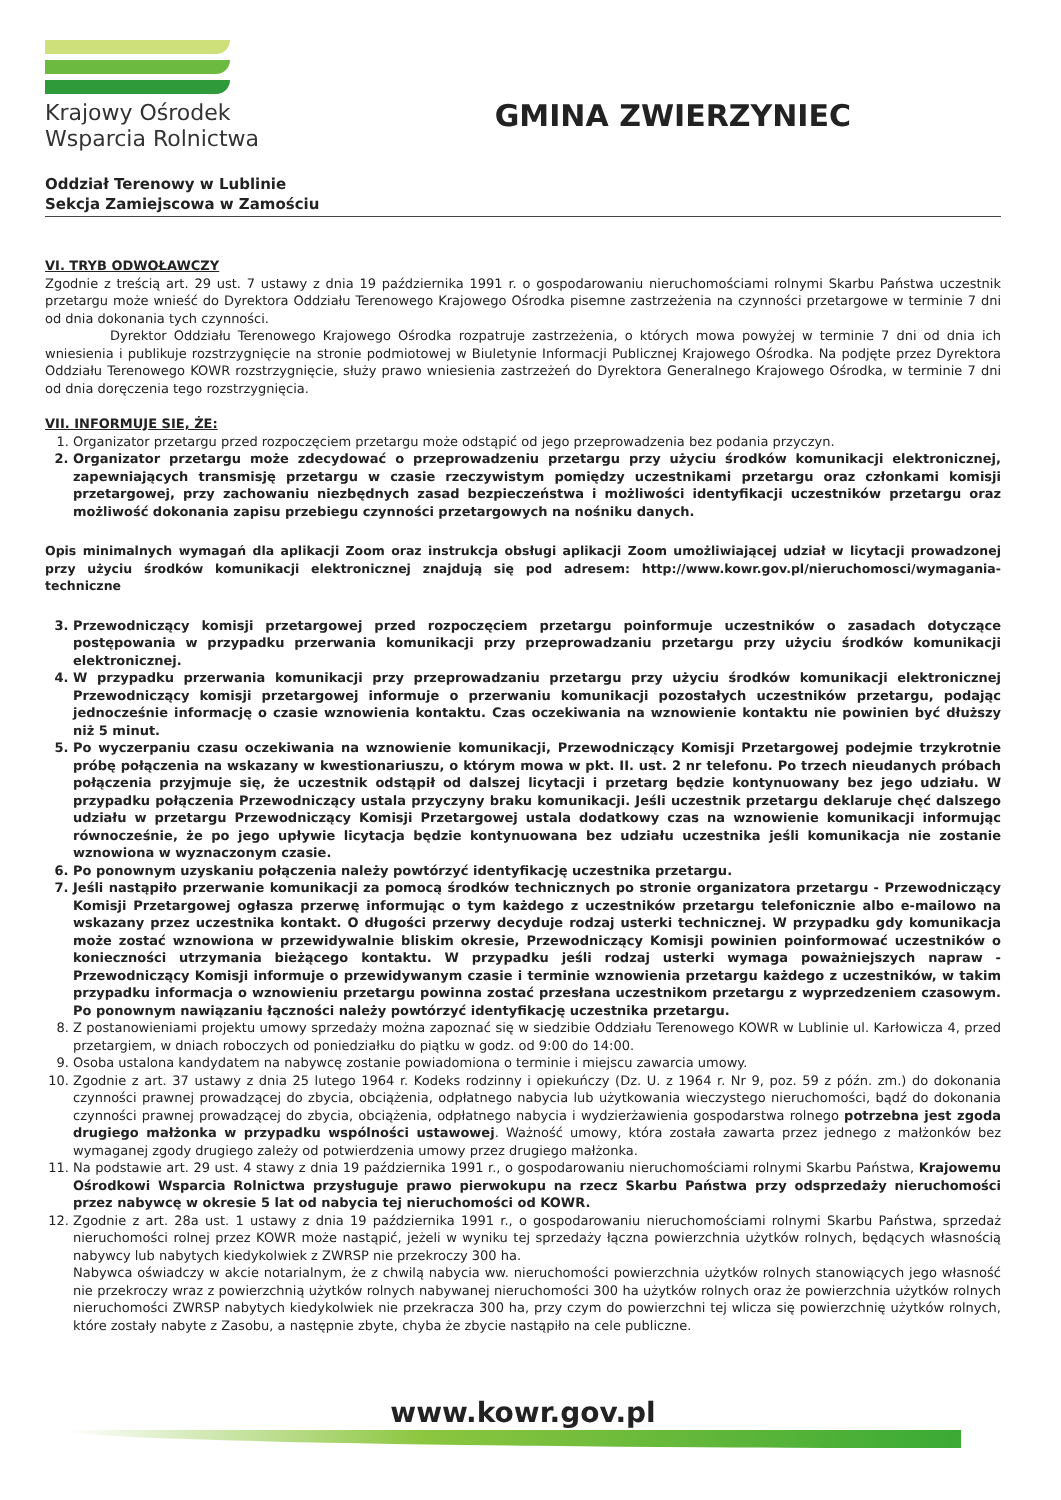Krajowy Ośrodek
Wsparcia Rolnictwa
GMINA ZWIERZYNIEC
Oddział Terenowy w Lublinie
Sekcja Zamiejscowa w Zamościu
VI. TRYB ODWOŁAWCZY
Zgodnie z treścią art. 29 ust. 7 ustawy z dnia 19 października 1991 r. o gospodarowaniu nieruchomościami rolnymi Skarbu Państwa uczestnik przetargu może wnieść do Dyrektora Oddziału Terenowego Krajowego Ośrodka pisemne zastrzeżenia na czynności przetargowe w terminie 7 dni od dnia dokonania tych czynności.
Dyrektor Oddziału Terenowego Krajowego Ośrodka rozpatruje zastrzeżenia, o których mowa powyżej w terminie 7 dni od dnia ich wniesienia i publikuje rozstrzygnięcie na stronie podmiotowej w Biuletynie Informacji Publicznej Krajowego Ośrodka. Na podjęte przez Dyrektora Oddziału Terenowego KOWR rozstrzygnięcie, służy prawo wniesienia zastrzeżeń do Dyrektora Generalnego Krajowego Ośrodka, w terminie 7 dni od dnia doręczenia tego rozstrzygnięcia.
VII. INFORMUJE SIE, ŻE:
1. Organizator przetargu przed rozpoczęciem przetargu może odstąpić od jego przeprowadzenia bez podania przyczyn.
2. Organizator przetargu może zdecydować o przeprowadzeniu przetargu przy użyciu środków komunikacji elektronicznej, zapewniających transmisję przetargu w czasie rzeczywistym pomiędzy uczestnikami przetargu oraz członkami komisji przetargowej, przy zachowaniu niezbędnych zasad bezpieczeństwa i możliwości identyfikacji uczestników przetargu oraz możliwość dokonania zapisu przebiegu czynności przetargowych na nośniku danych.
Opis minimalnych wymagań dla aplikacji Zoom oraz instrukcja obsługi aplikacji Zoom umożliwiającej udział w licytacji prowadzonej przy użyciu środków komunikacji elektronicznej znajdują się pod adresem: http://www.kowr.gov.pl/nieruchomosci/wymagania-techniczne
3. Przewodniczący komisji przetargowej przed rozpoczęciem przetargu poinformuje uczestników o zasadach dotyczące postępowania w przypadku przerwania komunikacji przy przeprowadzaniu przetargu przy użyciu środków komunikacji elektronicznej.
4. W przypadku przerwania komunikacji przy przeprowadzaniu przetargu przy użyciu środków komunikacji elektronicznej Przewodniczący komisji przetargowej informuje o przerwaniu komunikacji pozostałych uczestników przetargu, podając jednocześnie informację o czasie wznowienia kontaktu. Czas oczekiwania na wznowienie kontaktu nie powinien być dłuższy niż 5 minut.
5. Po wyczerpaniu czasu oczekiwania na wznowienie komunikacji, Przewodniczący Komisji Przetargowej podejmie trzykrotnie próbę połączenia na wskazany w kwestionariuszu, o którym mowa w pkt. II. ust. 2 nr telefonu. Po trzech nieudanych próbach połączenia przyjmuje się, że uczestnik odstąpił od dalszej licytacji i przetarg będzie kontynuowany bez jego udziału. W przypadku połączenia Przewodniczący ustala przyczyny braku komunikacji. Jeśli uczestnik przetargu deklaruje chęć dalszego udziału w przetargu Przewodniczący Komisji Przetargowej ustala dodatkowy czas na wznowienie komunikacji informując równocześnie, że po jego upływie licytacja będzie kontynuowana bez udziału uczestnika jeśli komunikacja nie zostanie wznowiona w wyznaczonym czasie.
6. Po ponownym uzyskaniu połączenia należy powtórzyć identyfikację uczestnika przetargu.
7. Jeśli nastąpiło przerwanie komunikacji za pomocą środków technicznych po stronie organizatora przetargu - Przewodniczący Komisji Przetargowej ogłasza przerwę informując o tym każdego z uczestników przetargu telefonicznie albo e-mailowo na wskazany przez uczestnika kontakt. O długości przerwy decyduje rodzaj usterki technicznej. W przypadku gdy komunikacja może zostać wznowiona w przewidywalnie bliskim okresie, Przewodniczący Komisji powinien poinformować uczestników o konieczności utrzymania bieżącego kontaktu. W przypadku jeśli rodzaj usterki wymaga poważniejszych napraw - Przewodniczący Komisji informuje o przewidywanym czasie i terminie wznowienia przetargu każdego z uczestników, w takim przypadku informacja o wznowieniu przetargu powinna zostać przesłana uczestnikom przetargu z wyprzedzeniem czasowym. Po ponownym nawiązaniu łączności należy powtórzyć identyfikację uczestnika przetargu.
8. Z postanowieniami projektu umowy sprzedaży można zapoznać się w siedzibie Oddziału Terenowego KOWR w Lublinie ul. Karłowicza 4, przed przetargiem, w dniach roboczych od poniedziałku do piątku w godz. od 9:00 do 14:00.
9. Osoba ustalona kandydatem na nabywcę zostanie powiadomiona o terminie i miejscu zawarcia umowy.
10. Zgodnie z art. 37 ustawy z dnia 25 lutego 1964 r. Kodeks rodzinny i opiekuńczy (Dz. U. z 1964 r. Nr 9, poz. 59 z późn. zm.) do dokonania czynności prawnej prowadzącej do zbycia, obciążenia, odpłatnego nabycia lub użytkowania wieczystego nieruchomości, bądź do dokonania czynności prawnej prowadzącej do zbycia, obciążenia, odpłatnego nabycia i wydzierżawienia gospodarstwa rolnego potrzebna jest zgoda drugiego małżonka w przypadku wspólności ustawowej. Ważność umowy, która została zawarta przez jednego z małżonków bez wymaganej zgody drugiego zależy od potwierdzenia umowy przez drugiego małżonka.
11. Na podstawie art. 29 ust. 4 stawy z dnia 19 października 1991 r., o gospodarowaniu nieruchomościami rolnymi Skarbu Państwa, Krajowemu Ośrodkowi Wsparcia Rolnictwa przysługuje prawo pierwokupu na rzecz Skarbu Państwa przy odsprzedaży nieruchomości przez nabywcę w okresie 5 lat od nabycia tej nieruchomości od KOWR.
12. Zgodnie z art. 28a ust. 1 ustawy z dnia 19 października 1991 r., o gospodarowaniu nieruchomościami rolnymi Skarbu Państwa, sprzedaż nieruchomości rolnej przez KOWR może nastąpić, jeżeli w wyniku tej sprzedaży łączna powierzchnia użytków rolnych, będących własnością nabywcy lub nabytych kiedykolwiek z ZWRSP nie przekroczy 300 ha.
Nabywca oświadczy w akcie notarialnym, że z chwilą nabycia ww. nieruchomości powierzchnia użytków rolnych stanowiących jego własność nie przekroczy wraz z powierzchnią użytków rolnych nabywanej nieruchomości 300 ha użytków rolnych oraz że powierzchnia użytków rolnych nieruchomości ZWRSP nabytych kiedykolwiek nie przekracza 300 ha, przy czym do powierzchni tej wlicza się powierzchnię użytków rolnych, które zostały nabyte z Zasobu, a następnie zbyte, chyba że zbycie nastąpiło na cele publiczne.
www.kowr.gov.pl